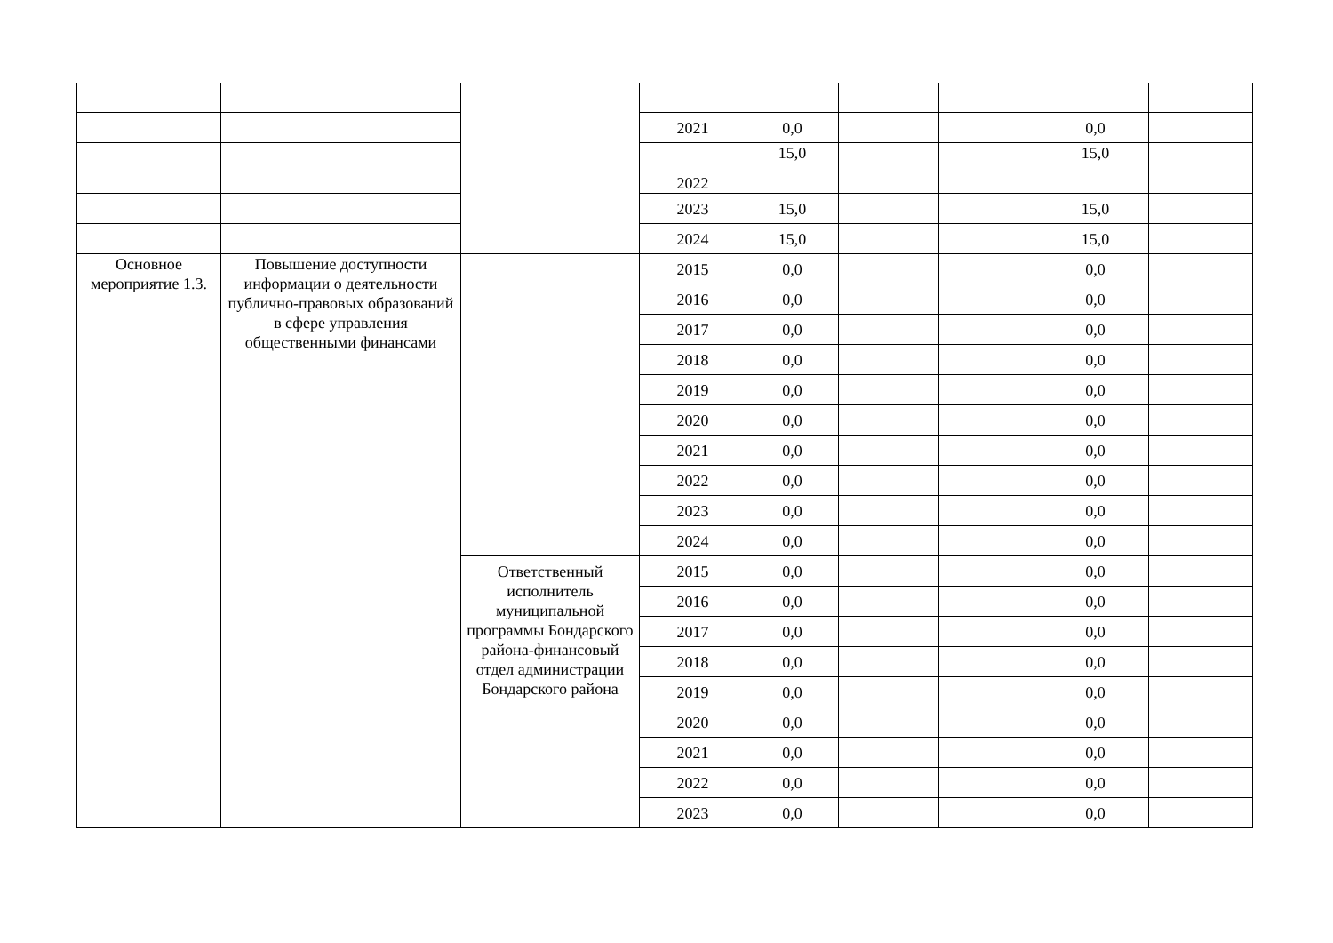| | | | 2021 | 0,0 | | | 0,0 | |
| | | | 2022 | 15,0 | | | 15,0 | |
| | | | 2023 | 15,0 | | | 15,0 | |
| | | | 2024 | 15,0 | | | 15,0 | |
| Основное мероприятие 1.3. | Повышение доступности информации о деятельности публично-правовых образований в сфере управления общественными финансами | | 2015 | 0,0 | | | 0,0 | |
| | | | 2016 | 0,0 | | | 0,0 | |
| | | | 2017 | 0,0 | | | 0,0 | |
| | | | 2018 | 0,0 | | | 0,0 | |
| | | | 2019 | 0,0 | | | 0,0 | |
| | | | 2020 | 0,0 | | | 0,0 | |
| | | | 2021 | 0,0 | | | 0,0 | |
| | | | 2022 | 0,0 | | | 0,0 | |
| | | | 2023 | 0,0 | | | 0,0 | |
| | | | 2024 | 0,0 | | | 0,0 | |
| | | Ответственный исполнитель муниципальной программы Бондарского района-финансовый отдел администрации Бондарского района | 2015 | 0,0 | | | 0,0 | |
| | | | 2016 | 0,0 | | | 0,0 | |
| | | | 2017 | 0,0 | | | 0,0 | |
| | | | 2018 | 0,0 | | | 0,0 | |
| | | | 2019 | 0,0 | | | 0,0 | |
| | | | 2020 | 0,0 | | | 0,0 | |
| | | | 2021 | 0,0 | | | 0,0 | |
| | | | 2022 | 0,0 | | | 0,0 | |
| | | | 2023 | 0,0 | | | 0,0 | |